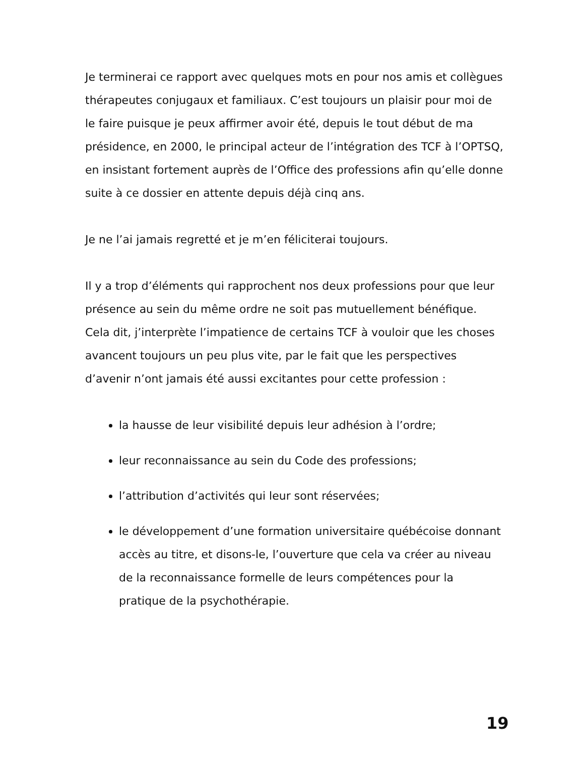Je terminerai ce rapport avec quelques mots en pour nos amis et collègues thérapeutes conjugaux et familiaux. C’est toujours un plaisir pour moi de le faire puisque je peux affirmer avoir été, depuis le tout début de ma présidence, en 2000, le principal acteur de l’intégration des TCF à l’OPTSQ, en insistant fortement auprès de l’Office des professions afin qu’elle donne suite à ce dossier en attente depuis déjà cinq ans.
Je ne l’ai jamais regretté et je m’en féliciterai toujours.
Il y a trop d’éléments qui rapprochent nos deux professions pour que leur présence au sein du même ordre ne soit pas mutuellement bénéfique. Cela dit, j’interprète l’impatience de certains TCF à vouloir que les choses avancent toujours un peu plus vite, par le fait que les perspectives d’avenir n’ont jamais été aussi excitantes pour cette profession :
la hausse de leur visibilité depuis leur adhésion à l’ordre;
leur reconnaissance au sein du Code des professions;
l’attribution d’activités qui leur sont réservées;
le développement d’une formation universitaire québécoise donnant accès au titre, et disons-le, l’ouverture que cela va créer au niveau de la reconnaissance formelle de leurs compétences pour la pratique de la psychothérapie.
19